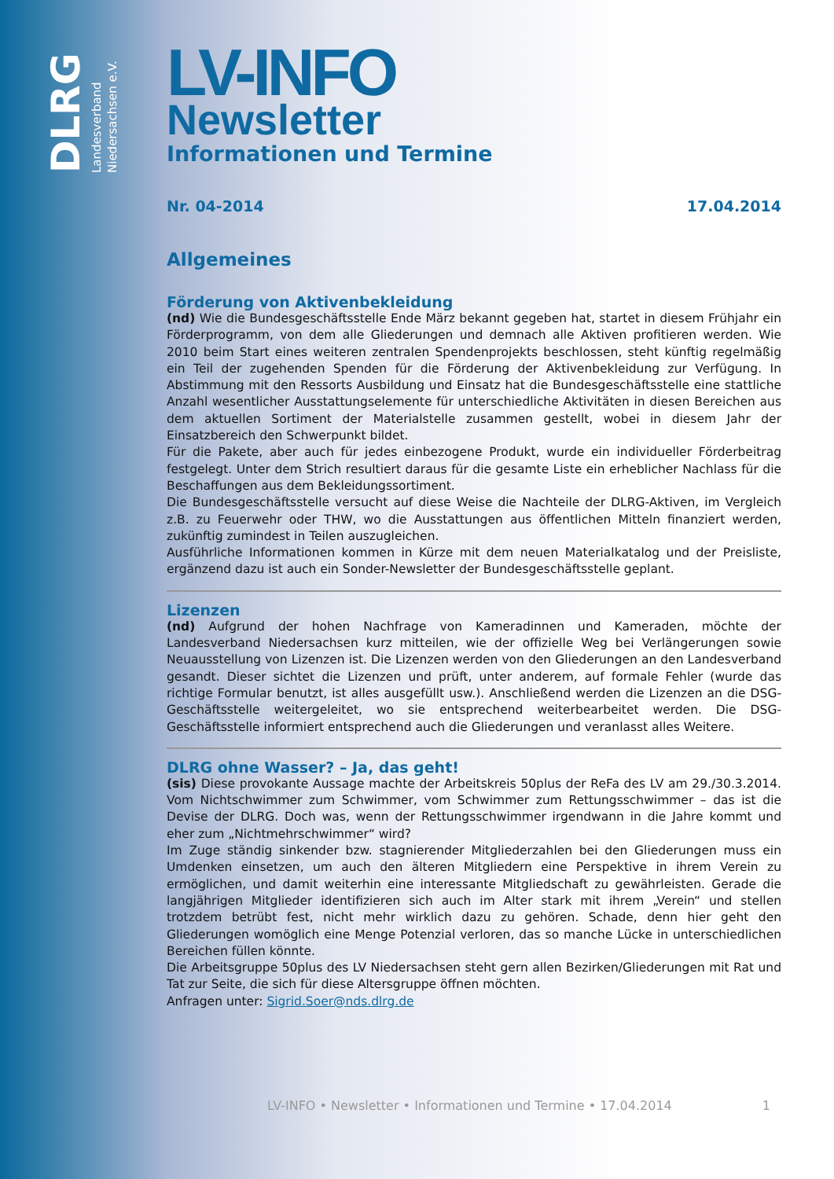DLRG
Landesverband
Niedersachsen e.V.
LV-INFO
Newsletter
Informationen und Termine
Nr. 04-2014 17.04.2014
Allgemeines
Förderung von Aktivenbekleidung
(nd) Wie die Bundesgeschäftsstelle Ende März bekannt gegeben hat, startet in diesem Frühjahr ein Förderprogramm, von dem alle Gliederungen und demnach alle Aktiven profitieren werden. Wie 2010 beim Start eines weiteren zentralen Spendenprojekts beschlossen, steht künftig regelmäßig ein Teil der zugehenden Spenden für die Förderung der Aktivenbekleidung zur Verfügung. In Abstimmung mit den Ressorts Ausbildung und Einsatz hat die Bundesgeschäftsstelle eine stattliche Anzahl wesentlicher Ausstattungselemente für unterschiedliche Aktivitäten in diesen Bereichen aus dem aktuellen Sortiment der Materialstelle zusammen gestellt, wobei in diesem Jahr der Einsatzbereich den Schwerpunkt bildet.
Für die Pakete, aber auch für jedes einbezogene Produkt, wurde ein individueller Förderbeitrag festgelegt. Unter dem Strich resultiert daraus für die gesamte Liste ein erheblicher Nachlass für die Beschaffungen aus dem Bekleidungssortiment.
Die Bundesgeschäftsstelle versucht auf diese Weise die Nachteile der DLRG-Aktiven, im Vergleich z.B. zu Feuerwehr oder THW, wo die Ausstattungen aus öffentlichen Mitteln finanziert werden, zukünftig zumindest in Teilen auszugleichen.
Ausführliche Informationen kommen in Kürze mit dem neuen Materialkatalog und der Preisliste, ergänzend dazu ist auch ein Sonder-Newsletter der Bundesgeschäftsstelle geplant.
Lizenzen
(nd) Aufgrund der hohen Nachfrage von Kameradinnen und Kameraden, möchte der Landesverband Niedersachsen kurz mitteilen, wie der offizielle Weg bei Verlängerungen sowie Neuausstellung von Lizenzen ist. Die Lizenzen werden von den Gliederungen an den Landesverband gesandt. Dieser sichtet die Lizenzen und prüft, unter anderem, auf formale Fehler (wurde das richtige Formular benutzt, ist alles ausgefüllt usw.). Anschließend werden die Lizenzen an die DSG-Geschäftsstelle weitergeleitet, wo sie entsprechend weiterbearbeitet werden. Die DSG-Geschäftsstelle informiert entsprechend auch die Gliederungen und veranlasst alles Weitere.
DLRG ohne Wasser? – Ja, das geht!
(sis) Diese provokante Aussage machte der Arbeitskreis 50plus der ReFa des LV am 29./30.3.2014. Vom Nichtschwimmer zum Schwimmer, vom Schwimmer zum Rettungsschwimmer – das ist die Devise der DLRG. Doch was, wenn der Rettungsschwimmer irgendwann in die Jahre kommt und eher zum „Nichtmehrschwimmer“ wird?
Im Zuge ständig sinkender bzw. stagnierender Mitgliederzahlen bei den Gliederungen muss ein Umdenken einsetzen, um auch den älteren Mitgliedern eine Perspektive in ihrem Verein zu ermöglichen, und damit weiterhin eine interessante Mitgliedschaft zu gewährleisten. Gerade die langjährigen Mitglieder identifizieren sich auch im Alter stark mit ihrem „Verein“ und stellen trotzdem betrübt fest, nicht mehr wirklich dazu zu gehören. Schade, denn hier geht den Gliederungen womöglich eine Menge Potenzial verloren, das so manche Lücke in unterschiedlichen Bereichen füllen könnte.
Die Arbeitsgruppe 50plus des LV Niedersachsen steht gern allen Bezirken/Gliederungen mit Rat und Tat zur Seite, die sich für diese Altersgruppe öffnen möchten.
Anfragen unter: Sigrid.Soer@nds.dlrg.de
LV-INFO • Newsletter • Informationen und Termine • 17.04.2014 1